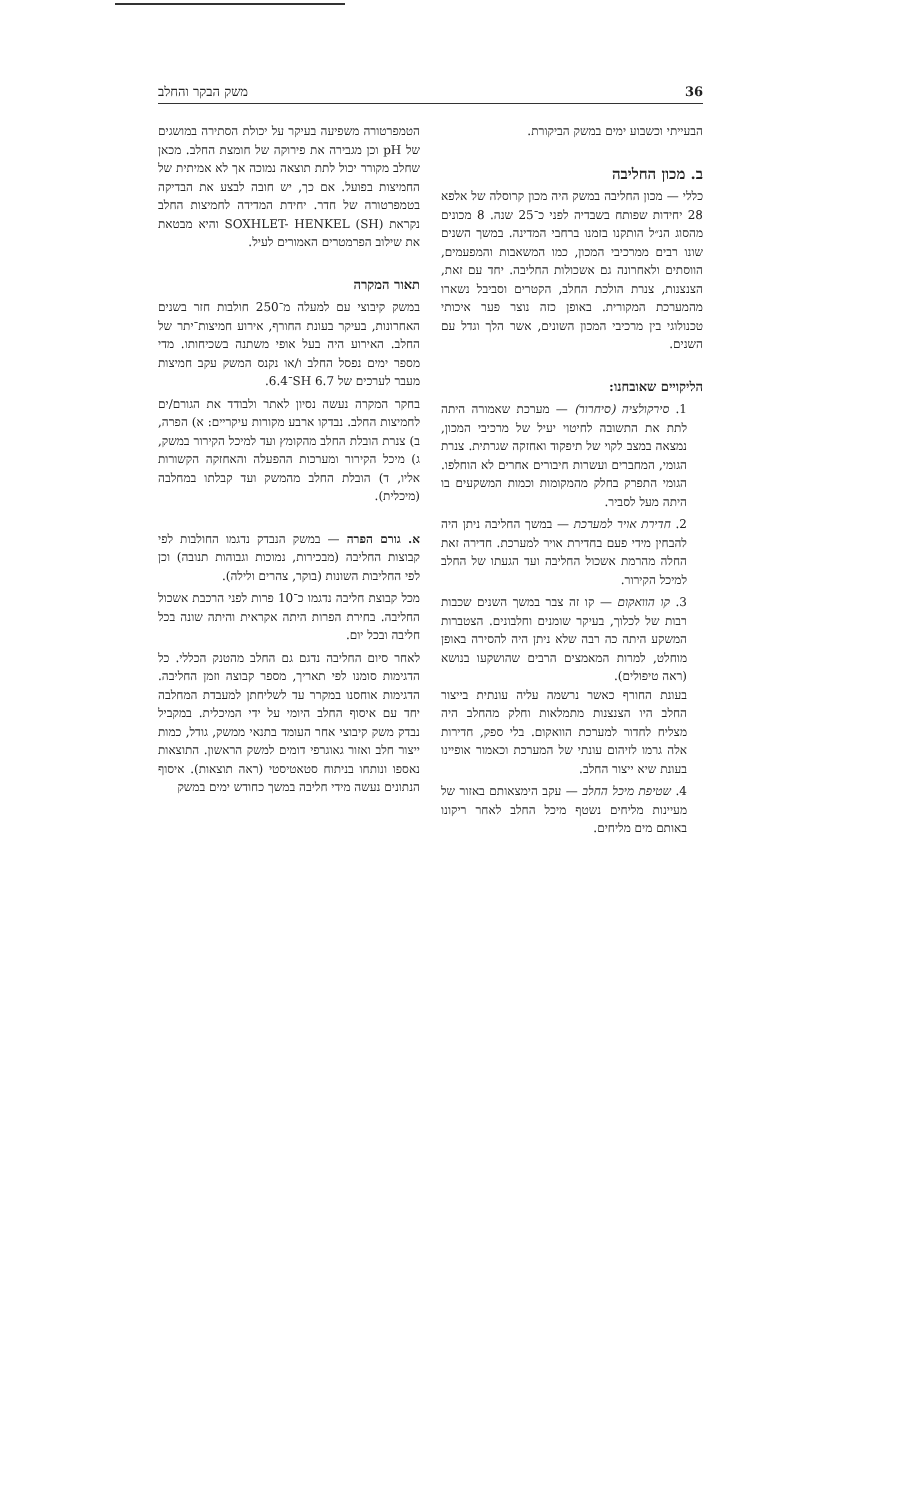משק הבקר והחלב 36
הטמפרטורה משפיעה בעיקר על יכולת הסתירה במושגים של pH וכן מגבירה את פירוקה של חומצת החלב. מכאן שחלב מקורר יכול לתת תוצאה נמוכה אך לא אמיתית של החמיצות בפועל. אם כך, יש חובה לבצע את הבדיקה בטמפרטורה של חדר. יחידת המדידה לחמיצות החלב נקראת SOXHLET- HENKEL (SH) והיא מבטאת את שילוב הפרמטרים האמורים לעיל.
תאור המקרה
במשק קיבוצי עם למעלה מ־250 חולבות חזר בשנים האחרונות, בעיקר בעונת החורף, אירוע חמיצות־יתר של החלב. האירוע היה בעל אופי משתנה בשכיחותו. מדי מספר ימים נפסל החלב ו/או נקנס המשק עקב חמיצות מעבר לערכים של SH 6.7־6.4.
בחקר המקרה נעשה נסיון לאתר ולבודד את הגורם/ים לחמיצות החלב. נבדקו ארבע מקורות עיקריים: א) הפרה, ב) צנרת הובלת החלב מהקומץ ועד למיכל הקירור במשק, ג) מיכל הקירור ומערכות ההפעלה והאחזקה הקשורות אליו, ד) הובלת החלב מהמשק ועד קבלתו במחלבה (מיכלית).
א. גורם הפרה — במשק הנבדק נדגמו החולבות לפי קבוצות החליבה (מבכירות, נמוכות וגבוהות תנובה) וכן לפי החליבות השונות (בוקר, צהרים ולילה).
מכל קבוצת חליבה נדגמו כ־10 פרות לפני הרכבת אשכול החליבה. בחירת הפרות היתה אקראית והיתה שונה בכל חליבה ובכל יום.
לאחר סיום החליבה נדגם גם החלב מהטנק הכללי. כל הדגימות סומנו לפי תאריך, מספר קבוצה וזמן החליבה. הדגימות אוחסנו במקרר עד לשליחתן למעבדת המחלבה יחד עם איסוף החלב היומי על ידי המיכלית. במקביל נבדק משק קיבוצי אחר העומד בתנאי ממשק, גודל, כמות ייצור חלב ואזור גאוגרפי דומים למשק הראשון. התוצאות נאספו ונותחו בניתוח סטאטיסטי (ראה תוצאות). איסוף הנתונים נעשה מידי חליבה במשך כחודש ימים במשק
הבעייתי וכשבוע ימים במשק הביקורת.
ב. מכון החליבה
כללי — מכון החליבה במשק היה מכון קרוסלה של אלפא 28 יחידות שפותח בשבדיה לפני כ־25 שנה. 8 מכונים מהסוג הנ״ל הותקנו בזמנו ברחבי המדינה. במשך השנים שונו רבים ממרכיבי המכון, כמו המשאבות והמפעמים, הווסתים ולאחרונה גם אשכולות החליבה. יחד עם זאת, הצנצנות, צנרת הולכת החלב, הקטרים וסביבל נשארו מהמערכת המקורית. באופן כזה נוצר פער איכותי טכנולוגי בין מרכיבי המכון השונים, אשר הלך וגדל עם השנים.
הליקויים שאובחנו:
1. סירקולציה (סיחרור) — מערכת שאמורה היתה לתת את התשובה לחיטוי יעיל של מרכיבי המכון, נמצאה במצב לקוי של תיפקוד ואחזקה שגרתית. צנרת הגומי, המחברים ועשרות חיבורים אחרים לא הוחלפו. הגומי התפרק בחלק מהמקומות וכמות המשקעים בו היתה מעל לסביר.
2. חדירת אויר למערכת — במשך החליבה ניתן היה להבחין מידי פעם בחדירת אויר למערכת. חדירה זאת החלה מהרמת אשכול החליבה ועד הגעתו של החלב למיכל הקירור.
3. קו הוואקום — קו זה צבר במשך השנים שכבות רבות של לכלוך, בעיקר שומנים וחלבונים. הצטברות המשקע היתה כה רבה שלא ניתן היה להסירה באופן מוחלט, למרות המאמצים הרבים שהושקעו בנושא (ראה טיפולים).
בעונת החורף כאשר נרשמה עליה עונתית בייצור החלב היו הצנצנות מתמלאות וחלק מהחלב היה מצליח לחדור למערכת הוואקום. בלי ספק, חדירות אלה גרמו לזיהום עונתי של המערכת וכאמור אופיינו בעונת שיא ייצור החלב.
4. שטיפת מיכל החלב — עקב הימצאותם באזור של מעיינות מליחים נשטף מיכל החלב לאחר ריקונו באותם מים מליחים.